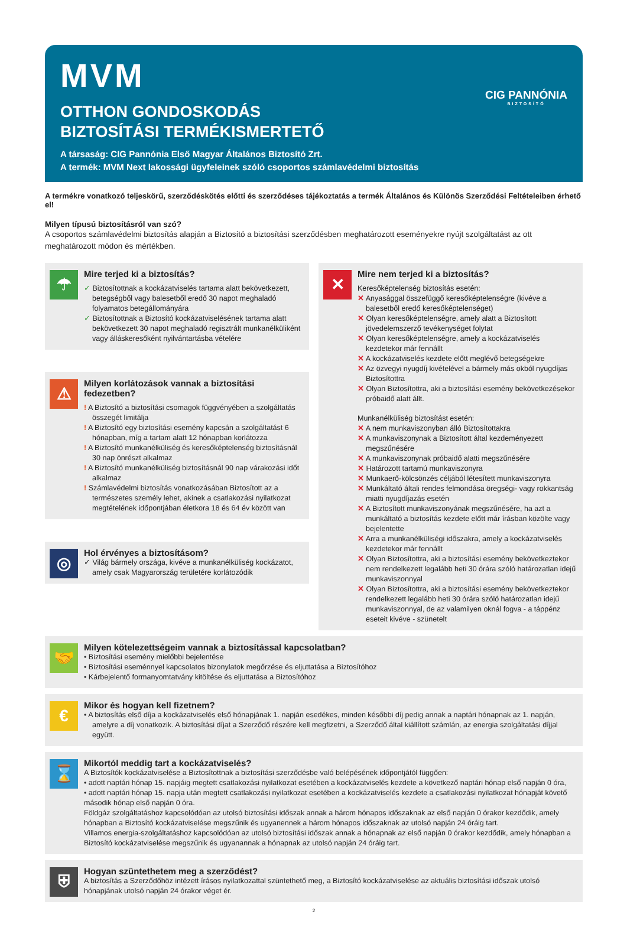MVM
OTTHON GONDOSKODÁS
BIZTOSÍTÁSI TERMÉKISMERTETŐ
A társaság: CIG Pannónia Első Magyar Általános Biztosító Zrt.
A termék: MVM Next lakossági ügyfeleinek szóló csoportos számlavédelmi biztosítás
CIG PANNÓNIA
BIZTOSÍTÓ
A termékre vonatkozó teljeskörű, szerződéskötés előtti és szerződéses tájékoztatás a termék Általános és Különös Szerződési Feltételeiben érhető el!
Milyen típusú biztosításról van szó?
A csoportos számlavédelmi biztosítás alapján a Biztosító a biztosítási szerződésben meghatározott eseményekre nyújt szolgáltatást az ott meghatározott módon és mértékben.
☂
Mire terjed ki a biztosítás?
✓ Biztosítottnak a kockázatviselés tartama alatt bekövetkezett, betegségből vagy balesetből eredő 30 napot meghaladó folyamatos betegállományára
✓ Biztosítottnak a Biztosító kockázatviselésének tartama alatt bekövetkezett 30 napot meghaladó regisztrált munkanélküliként vagy álláskeresőként nyilvántartásba vételére
⚠
Milyen korlátozások vannak a biztosítási fedezetben?
! A Biztosító a biztosítási csomagok függvényében a szolgáltatás összegét limitálja
! A Biztosító egy biztosítási esemény kapcsán a szolgáltatást 6 hónapban, míg a tartam alatt 12 hónapban korlátozza
! A Biztosító munkanélküliség és keresőképtelenség biztosításnál 30 nap önrészt alkalmaz
! A Biztosító munkanélküliség biztosításnál 90 nap várakozási időt alkalmaz
! Számlavédelmi biztosítás vonatkozásában Biztosított az a természetes személy lehet, akinek a csatlakozási nyilatkozat megtételének időpontjában életkora 18 és 64 év között van
◎
Hol érvényes a biztosításom?
✓ Világ bármely országa, kivéve a munkanélküliség kockázatot, amely csak Magyarország területére korlátozódik
✕
Mire nem terjed ki a biztosítás?
Keresőképtelenség biztosítás esetén:
✕ Anyasággal összefüggő keresőképtelenségre (kivéve a balesetből eredő keresőképtelenséget)
✕ Olyan keresőképtelenségre, amely alatt a Biztosított jövedelemszerző tevékenységet folytat
✕ Olyan keresőképtelenségre, amely a kockázatviselés kezdetekor már fennállt
✕ A kockázatviselés kezdete előtt meglévő betegségekre
✕ Az özvegyi nyugdíj kivételével a bármely más okból nyugdíjas Biztosítottra
✕ Olyan Biztosítottra, aki a biztosítási esemény bekövetkezésekor próbaidő alatt állt.
Munkanélküliség biztosítást esetén:
✕ A nem munkaviszonyban álló Biztosítottakra
✕ A munkaviszonynak a Biztosított által kezdeményezett megszűnésére
✕ A munkaviszonynak próbaidő alatti megszűnésére
✕ Határozott tartamú munkaviszonyra
✕ Munkaerő-kölcsönzés céljából létesített munkaviszonyra
✕ Munkáltató általi rendes felmondása öregségi- vagy rokkantság miatti nyugdíjazás esetén
✕ A Biztosított munkaviszonyának megszűnésére, ha azt a munkáltató a biztosítás kezdete előtt már írásban közölte vagy bejelentette
✕ Arra a munkanélküliségi időszakra, amely a kockázatviselés kezdetekor már fennállt
✕ Olyan Biztosítottra, aki a biztosítási esemény bekövetkeztekor nem rendelkezett legalább heti 30 órára szóló határozatlan idejű munkaviszonnyal
✕ Olyan Biztosítottra, aki a biztosítási esemény bekövetkeztekor rendelkezett legalább heti 30 órára szóló határozatlan idejű munkaviszonnyal, de az valamilyen oknál fogva - a táppénz eseteit kivéve - szünetelt
🤝
Milyen kötelezettségeim vannak a biztosítással kapcsolatban?
• Biztosítási esemény mielőbbi bejelentése
• Biztosítási eseménnyel kapcsolatos bizonylatok megőrzése és eljuttatása a Biztosítóhoz
• Kárbejelentő formanyomtatvány kitöltése és eljuttatása a Biztosítóhoz
€
Mikor és hogyan kell fizetnem?
• A biztosítás első díja a kockázatviselés első hónapjának 1. napján esedékes, minden későbbi díj pedig annak a naptári hónapnak az 1. napján, amelyre a díj vonatkozik. A biztosítási díjat a Szerződő részére kell megfizetni, a Szerződő által kiállított számlán, az energia szolgáltatási díjjal együtt.
⌛
Mikortól meddig tart a kockázatviselés?
A Biztosítók kockázatviselése a Biztosítottnak a biztosítási szerződésbe való belépésének időpontjától függően:
• adott naptári hónap 15. napjáig megtett csatlakozási nyilatkozat esetében a kockázatviselés kezdete a következő naptári hónap első napján 0 óra,
• adott naptári hónap 15. napja után megtett csatlakozási nyilatkozat esetében a kockázatviselés kezdete a csatlakozási nyilatkozat hónapját követő második hónap első napján 0 óra.
Földgáz szolgáltatáshoz kapcsolódóan az utolsó biztosítási időszak annak a három hónapos időszaknak az első napján 0 órakor kezdődik, amely hónapban a Biztosító kockázatviselése megszűnik és ugyanennek a három hónapos időszaknak az utolsó napján 24 óráig tart.
Villamos energia-szolgáltatáshoz kapcsolódóan az utolsó biztosítási időszak annak a hónapnak az első napján 0 órakor kezdődik, amely hónapban a Biztosító kockázatviselése megszűnik és ugyanannak a hónapnak az utolsó napján 24 óráig tart.
⛨
Hogyan szüntethetem meg a szerződést?
A biztosítás a Szerződőhöz intézett írásos nyilatkozattal szüntethető meg, a Biztosító kockázatviselése az aktuális biztosítási időszak utolsó hónapjának utolsó napján 24 órakor véget ér.
2